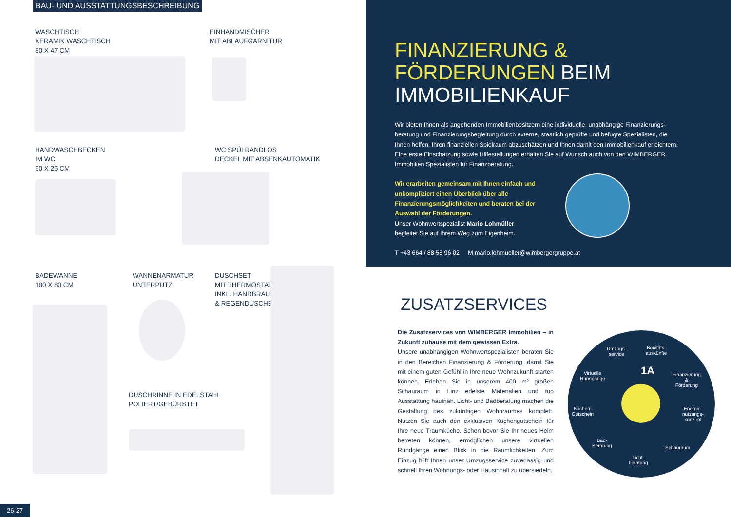BAU- UND AUSSTATTUNGSBESCHREIBUNG
WASCHTISCH
KERAMIK WASCHTISCH
80 X 47 CM
EINHANDMISCHER
MIT ABLAUFGARNITUR
HANDWASCHBECKEN
IM WC
50 X 25 CM
WC SPÜLRANDLOS
DECKEL MIT ABSENKAUTOMATIK
BADEWANNE
180 X 80 CM
WANNENARMATUR
UNTERPUTZ
DUSCHSET
MIT THERMOSTAT
INKL. HANDBRAUSE
& REGENDUSCHE
DUSCHRINNE IN EDELSTAHL
POLIERT/GEBÜRSTET
26-27
FINANZIERUNG &
FÖRDERUNGEN BEIM
IMMOBILIENKAUF
Wir bieten Ihnen als angehenden Immobilienbesitzern eine individuelle, unabhängige Finanzierungs­beratung und Finanzierungsbegleitung durch externe, staatlich geprüfte und befugte Spezialisten, die Ihnen helfen, Ihren finanziellen Spielraum abzuschätzen und Ihnen damit den Immobilienkauf erleichtern. Eine erste Einschätzung sowie Hilfestellungen erhalten Sie auf Wunsch auch von den WIMBERGER Immobilien Spezialisten für Finanzberatung.
Wir erarbeiten gemeinsam mit Ihnen einfach und unkompliziert einen Überblick über alle Finanzierungsmöglichkeiten und beraten bei der Auswahl der Förderungen.
Unser Wohnwertspezialist Mario Lohmüller begleitet Sie auf Ihrem Weg zum Eigenheim.
T +43 664 / 88 58 96 02 M mario.lohmueller@wimbergergruppe.at
ZUSATZSERVICES
Die Zusatzservices von WIMBERGER Immobilien – in Zukunft zuhause mit dem gewissen Extra.
Unsere unabhängigen Wohnwertspezialisten bera­ten Sie in den Bereichen Finanzierung & Förderung, damit Sie mit einem guten Gefühl in Ihre neue Wohnzu­kunft starten können. Erleben Sie in unserem 400 m² großen Schauraum in Linz edelste Materialien und top Ausstattung hautnah. Licht- und Badberatung ma­chen die Gestaltung des zukünftigen Wohnraumes komplett. Nutzen Sie auch den exklusiven Küchen­gutschein für Ihre neue Traumküche. Schon bevor Sie Ihr neues Heim betreten können, ermöglichen unsere virtuellen Rundgänge einen Blick in die Räumlich­keiten. Zum Einzug hilft Ihnen unser Umzugsservice zuverlässig und schnell Ihren Wohnungs- oder Hausinhalt zu übersiedeln.
Umzugs-
service
Bonitäts-
auskünfte
Finanzierung
&
Förderung
Energie-
nutzungs-
konzept
Schauraum
Licht-
beratung
Bad-
Beratung
Küchen-
Gutschein
Virtuelle
Rundgänge
1A